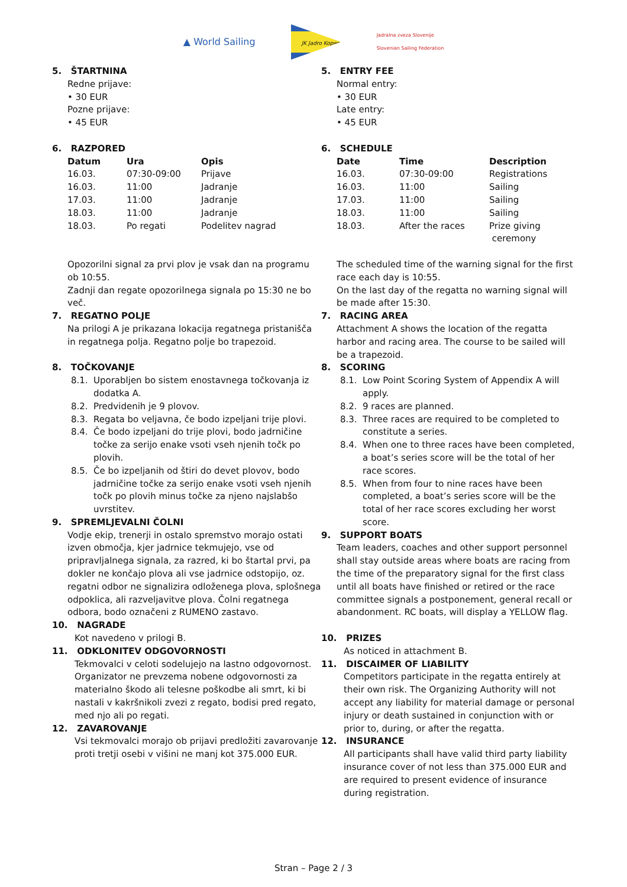▲ World Sailing
JK Jadro Koper
Jadralna zveza Slovenije
Slovenian Sailing Federation
5. ŠTARTNINA
Redne prijave:
• 30 EUR
Pozne prijave:
• 45 EUR
6. RAZPORED
| Datum | Ura | Opis |
| --- | --- | --- |
| 16.03. | 07:30-09:00 | Prijave |
| 16.03. | 11:00 | Jadranje |
| 17.03. | 11:00 | Jadranje |
| 18.03. | 11:00 | Jadranje |
| 18.03. | Po regati | Podelitev nagrad |
Opozorilni signal za prvi plov je vsak dan na programu ob 10:55.
Zadnji dan regate opozorilnega signala po 15:30 ne bo več.
7. REGATNO POLJE
Na prilogi A je prikazana lokacija regatnega pristanišča in regatnega polja. Regatno polje bo trapezoid.
8. TOČKOVANJE
8.1. Uporabljen bo sistem enostavnega točkovanja iz dodatka A.
8.2. Predvidenih je 9 plovov.
8.3. Regata bo veljavna, če bodo izpeljani trije plovi.
8.4. Če bodo izpeljani do trije plovi, bodo jadrničine točke za serijo enake vsoti vseh njenih točk po plovih.
8.5. Če bo izpeljanih od štiri do devet plovov, bodo jadrničine točke za serijo enake vsoti vseh njenih točk po plovih minus točke za njeno najslabšo uvrstitev.
9. SPREMLJEVALNI ČOLNI
Vodje ekip, trenerji in ostalo spremstvo morajo ostati izven območja, kjer jadrnice tekmujejo, vse od pripravljalnega signala, za razred, ki bo štartal prvi, pa dokler ne končajo plova ali vse jadrnice odstopijo, oz. regatni odbor ne signalizira odloženega plova, splošnega odpoklica, ali razveljavitve plova. Čolni regatnega odbora, bodo označeni z RUMENO zastavo.
10. NAGRADE
Kot navedeno v prilogi B.
11. ODKLONITEV ODGOVORNOSTI
Tekmovalci v celoti sodelujejo na lastno odgovornost. Organizator ne prevzema nobene odgovornosti za materialno škodo ali telesne poškodbe ali smrt, ki bi nastali v kakršnikoli zvezi z regato, bodisi pred regato, med njo ali po regati.
12. ZAVAROVANJE
Vsi tekmovalci morajo ob prijavi predložiti zavarovanje proti tretji osebi v višini ne manj kot 375.000 EUR.
5. ENTRY FEE
Normal entry:
• 30 EUR
Late entry:
• 45 EUR
6. SCHEDULE
| Date | Time | Description |
| --- | --- | --- |
| 16.03. | 07:30-09:00 | Registrations |
| 16.03. | 11:00 | Sailing |
| 17.03. | 11:00 | Sailing |
| 18.03. | 11:00 | Sailing |
| 18.03. | After the races | Prize giving ceremony |
The scheduled time of the warning signal for the first race each day is 10:55.
On the last day of the regatta no warning signal will be made after 15:30.
7. RACING AREA
Attachment A shows the location of the regatta harbor and racing area. The course to be sailed will be a trapezoid.
8. SCORING
8.1. Low Point Scoring System of Appendix A will apply.
8.2. 9 races are planned.
8.3. Three races are required to be completed to constitute a series.
8.4. When one to three races have been completed, a boat’s series score will be the total of her race scores.
8.5. When from four to nine races have been completed, a boat’s series score will be the total of her race scores excluding her worst score.
9. SUPPORT BOATS
Team leaders, coaches and other support personnel shall stay outside areas where boats are racing from the time of the preparatory signal for the first class until all boats have finished or retired or the race committee signals a postponement, general recall or abandonment. RC boats, will display a YELLOW flag.
10. PRIZES
As noticed in attachment B.
11. DISCAIMER OF LIABILITY
Competitors participate in the regatta entirely at their own risk. The Organizing Authority will not accept any liability for material damage or personal injury or death sustained in conjunction with or prior to, during, or after the regatta.
12. INSURANCE
All participants shall have valid third party liability insurance cover of not less than 375.000 EUR and are required to present evidence of insurance during registration.
Stran – Page 2 / 3